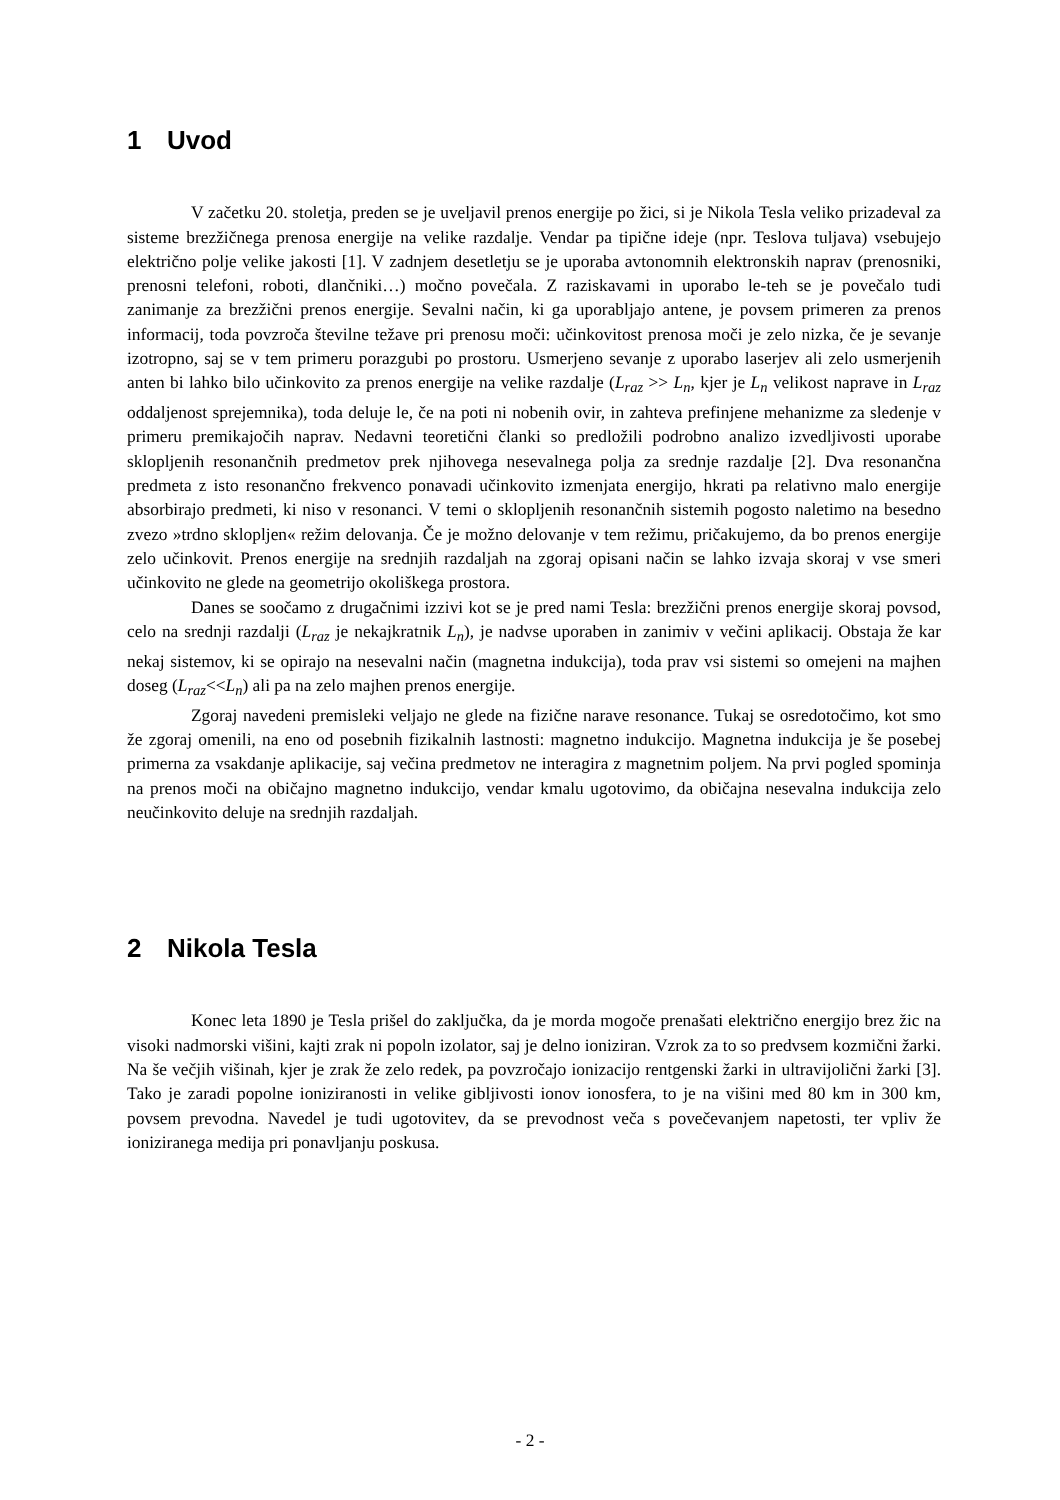1 Uvod
V začetku 20. stoletja, preden se je uveljavil prenos energije po žici, si je Nikola Tesla veliko prizadeval za sisteme brezžičnega prenosa energije na velike razdalje. Vendar pa tipične ideje (npr. Teslova tuljava) vsebujejo električno polje velike jakosti [1]. V zadnjem desetletju se je uporaba avtonomnih elektronskih naprav (prenosniki, prenosni telefoni, roboti, dlančniki…) močno povečala. Z raziskavami in uporabo le-teh se je povečalo tudi zanimanje za brezžični prenos energije. Sevalni način, ki ga uporabljajo antene, je povsem primeren za prenos informacij, toda povzroča številne težave pri prenosu moči: učinkovitost prenosa moči je zelo nizka, če je sevanje izotropno, saj se v tem primeru porazgubi po prostoru. Usmerjeno sevanje z uporabo laserjev ali zelo usmerjenih anten bi lahko bilo učinkovito za prenos energije na velike razdalje (L<sub>raz</sub> >> L<sub>n</sub>, kjer je L<sub>n</sub> velikost naprave in L<sub>raz</sub> oddaljenost sprejemnika), toda deluje le, če na poti ni nobenih ovir, in zahteva prefinjene mehanizme za sledenje v primeru premikajočih naprav. Nedavni teoretični članki so predložili podrobno analizo izvedljivosti uporabe sklopljenih resonančnih predmetov prek njihovega nesevalnega polja za srednje razdalje [2]. Dva resonančna predmeta z isto resonančno frekvenco ponavadi učinkovito izmenjata energijo, hkrati pa relativno malo energije absorbirajo predmeti, ki niso v resonanci. V temi o sklopljenih resonančnih sistemih pogosto naletimo na besedno zvezo »trdno sklopljen« režim delovanja. Če je možno delovanje v tem režimu, pričakujemo, da bo prenos energije zelo učinkovit. Prenos energije na srednjih razdaljah na zgoraj opisani način se lahko izvaja skoraj v vse smeri učinkovito ne glede na geometrijo okoliškega prostora.
Danes se soočamo z drugačnimi izzivi kot se je pred nami Tesla: brezžični prenos energije skoraj povsod, celo na srednji razdalji (L<sub>raz</sub> je nekajkratnik L<sub>n</sub>), je nadvse uporaben in zanimiv v večini aplikacij. Obstaja že kar nekaj sistemov, ki se opirajo na nesevalni način (magnetna indukcija), toda prav vsi sistemi so omejeni na majhen doseg (L<sub>raz</sub><<L<sub>n</sub>) ali pa na zelo majhen prenos energije.
Zgoraj navedeni premisleki veljajo ne glede na fizične narave resonance. Tukaj se osredotočimo, kot smo že zgoraj omenili, na eno od posebnih fizikalnih lastnosti: magnetno indukcijo. Magnetna indukcija je še posebej primerna za vsakdanje aplikacije, saj večina predmetov ne interagira z magnetnim poljem. Na prvi pogled spominja na prenos moči na običajno magnetno indukcijo, vendar kmalu ugotovimo, da običajna nesevalna indukcija zelo neučinkovito deluje na srednjih razdaljah.
2 Nikola Tesla
Konec leta 1890 je Tesla prišel do zaključka, da je morda mogoče prenašati električno energijo brez žic na visoki nadmorski višini, kajti zrak ni popoln izolator, saj je delno ioniziran. Vzrok za to so predvsem kozmični žarki. Na še večjih višinah, kjer je zrak že zelo redek, pa povzročajo ionizacijo rentgenski žarki in ultravijolični žarki [3]. Tako je zaradi popolne ioniziranosti in velike gibljivosti ionov ionosfera, to je na višini med 80 km in 300 km, povsem prevodna. Navedel je tudi ugotovitev, da se prevodnost veča s povečevanjem napetosti, ter vpliv že ioniziranega medija pri ponavljanju poskusa.
- 2 -